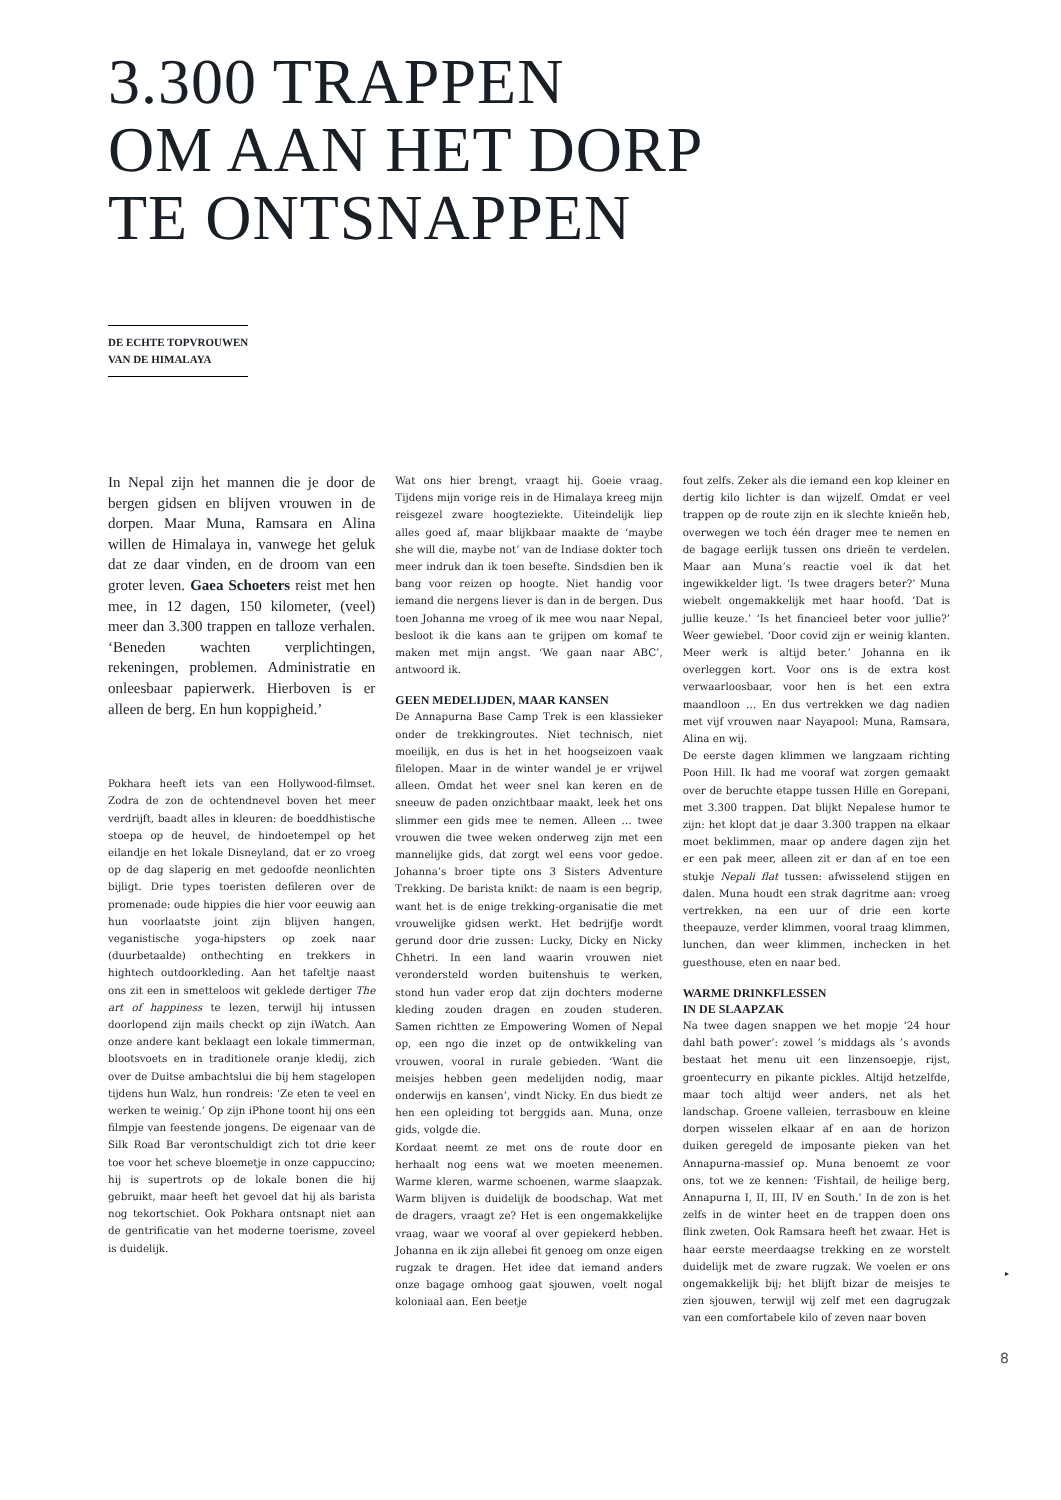3.300 TRAPPEN
OM AAN HET DORP
TE ONTSNAPPEN
DE ECHTE TOPVROUWEN
VAN DE HIMALAYA
In Nepal zijn het mannen die je door de bergen gidsen en blijven vrouwen in de dorpen. Maar Muna, Ramsara en Alina willen de Himalaya in, vanwege het geluk dat ze daar vinden, en de droom van een groter leven. Gaea Schoeters reist met hen mee, in 12 dagen, 150 kilometer, (veel) meer dan 3.300 trappen en talloze verhalen. ‘Beneden wachten verplichtingen, rekeningen, problemen. Administratie en onleesbaar papierwerk. Hierboven is er alleen de berg. En hun koppigheid.’
Pokhara heeft iets van een Hollywood-filmset. Zodra de zon de ochtendnevel boven het meer verdrijft, baadt alles in kleuren: de boeddhistische stoepa op de heuvel, de hindoetempel op het eilandje en het lokale Disneyland, dat er zo vroeg op de dag slaperig en met gedoofde neonlichten bijligt. Drie types toeristen defileren over de promenade: oude hippies die hier voor eeuwig aan hun voorlaatste joint zijn blijven hangen, veganistische yoga-hipsters op zoek naar (duurbetaalde) onthechting en trekkers in hightech outdoorkleding. Aan het tafeltje naast ons zit een in smetteloos wit geklede dertiger The art of happiness te lezen, terwijl hij intussen doorlopend zijn mails checkt op zijn iWatch. Aan onze andere kant beklaagt een lokale timmerman, blootsvoets en in traditionele oranje kledij, zich over de Duitse ambachtslui die bij hem stagelopen tijdens hun Walz, hun rondreis: ‘Ze eten te veel en werken te weinig.’ Op zijn iPhone toont hij ons een filmpje van feestende jongens. De eigenaar van de Silk Road Bar verontschuldigt zich tot drie keer toe voor het scheve bloemetje in onze cappuccino; hij is supertrots op de lokale bonen die hij gebruikt, maar heeft het gevoel dat hij als barista nog tekortschiet. Ook Pokhara ontsnapt niet aan de gentrificatie van het moderne toerisme, zoveel is duidelijk.
Wat ons hier brengt, vraagt hij. Goeie vraag. Tijdens mijn vorige reis in de Himalaya kreeg mijn reisgezel zware hoogteziekte. Uiteindelijk liep alles goed af, maar blijkbaar maakte de ‘maybe she will die, maybe not’ van de Indiase dokter toch meer indruk dan ik toen besefte. Sindsdien ben ik bang voor reizen op hoogte. Niet handig voor iemand die nergens liever is dan in de bergen. Dus toen Johanna me vroeg of ik mee wou naar Nepal, besloot ik die kans aan te grijpen om komaf te maken met mijn angst. ‘We gaan naar ABC’, antwoord ik.
GEEN MEDELIJDEN, MAAR KANSEN
De Annapurna Base Camp Trek is een klassieker onder de trekkingroutes. Niet technisch, niet moeilijk, en dus is het in het hoogseizoen vaak filelopen. Maar in de winter wandel je er vrijwel alleen. Omdat het weer snel kan keren en de sneeuw de paden onzichtbaar maakt, leek het ons slimmer een gids mee te nemen. Alleen … twee vrouwen die twee weken onderweg zijn met een mannelijke gids, dat zorgt wel eens voor gedoe. Johanna’s broer tipte ons 3 Sisters Adventure Trekking. De barista knikt: de naam is een begrip, want het is de enige trekking-organisatie die met vrouwelijke gidsen werkt. Het bedrijfje wordt gerund door drie zussen: Lucky, Dicky en Nicky Chhetri. In een land waarin vrouwen niet verondersteld worden buitenshuis te werken, stond hun vader erop dat zijn dochters moderne kleding zouden dragen en zouden studeren. Samen richtten ze Empowering Women of Nepal op, een ngo die inzet op de ontwikkeling van vrouwen, vooral in rurale gebieden. ‘Want die meisjes hebben geen medelijden nodig, maar onderwijs en kansen’, vindt Nicky. En dus biedt ze hen een opleiding tot berggids aan. Muna, onze gids, volgde die.
Kordaat neemt ze met ons de route door en herhaalt nog eens wat we moeten meenemen. Warme kleren, warme schoenen, warme slaapzak. Warm blijven is duidelijk de boodschap. Wat met de dragers, vraagt ze? Het is een ongemakkelijke vraag, waar we vooraf al over gepiekerd hebben. Johanna en ik zijn allebei fit genoeg om onze eigen rugzak te dragen. Het idee dat iemand anders onze bagage omhoog gaat sjouwen, voelt nogal koloniaal aan. Een beetje
fout zelfs. Zeker als die iemand een kop kleiner en dertig kilo lichter is dan wijzelf. Omdat er veel trappen op de route zijn en ik slechte knieën heb, overwegen we toch één drager mee te nemen en de bagage eerlijk tussen ons drieën te verdelen. Maar aan Muna’s reactie voel ik dat het ingewikkelder ligt. ‘Is twee dragers beter?’ Muna wiebelt ongemakkelijk met haar hoofd. ‘Dat is jullie keuze.’ ‘Is het financieel beter voor jullie?’ Weer gewiebel. ‘Door covid zijn er weinig klanten. Meer werk is altijd beter.’ Johanna en ik overleggen kort. Voor ons is de extra kost verwaarloosbaar, voor hen is het een extra maandloon … En dus vertrekken we dag nadien met vijf vrouwen naar Nayapool: Muna, Ramsara, Alina en wij.
De eerste dagen klimmen we langzaam richting Poon Hill. Ik had me vooraf wat zorgen gemaakt over de beruchte etappe tussen Hille en Gorepani, met 3.300 trappen. Dat blijkt Nepalese humor te zijn: het klopt dat je daar 3.300 trappen na elkaar moet beklimmen, maar op andere dagen zijn het er een pak meer, alleen zit er dan af en toe een stukje Nepali flat tussen: afwisselend stijgen en dalen. Muna houdt een strak dagritme aan: vroeg vertrekken, na een uur of drie een korte theepauze, verder klimmen, vooral traag klimmen, lunchen, dan weer klimmen, inchecken in het guesthouse, eten en naar bed.
WARME DRINKFLESSEN
IN DE SLAAPZAK
Na twee dagen snappen we het mopje ‘24 hour dahl bath power’: zowel ’s middags als ’s avonds bestaat het menu uit een linzensoepje, rijst, groentecurry en pikante pickles. Altijd hetzelfde, maar toch altijd weer anders, net als het landschap. Groene valleien, terrasbouw en kleine dorpen wisselen elkaar af en aan de horizon duiken geregeld de imposante pieken van het Annapurna-massief op. Muna benoemt ze voor ons, tot we ze kennen: ‘Fishtail, de heilige berg, Annapurna I, II, III, IV en South.’ In de zon is het zelfs in de winter heet en de trappen doen ons flink zweten. Ook Ramsara heeft het zwaar. Het is haar eerste meerdaagse trekking en ze worstelt duidelijk met de zware rugzak. We voelen er ons ongemakkelijk bij; het blijft bizar de meisjes te zien sjouwen, terwijl wij zelf met een dagrugzak van een comfortabele kilo of zeven naar boven
▸
8